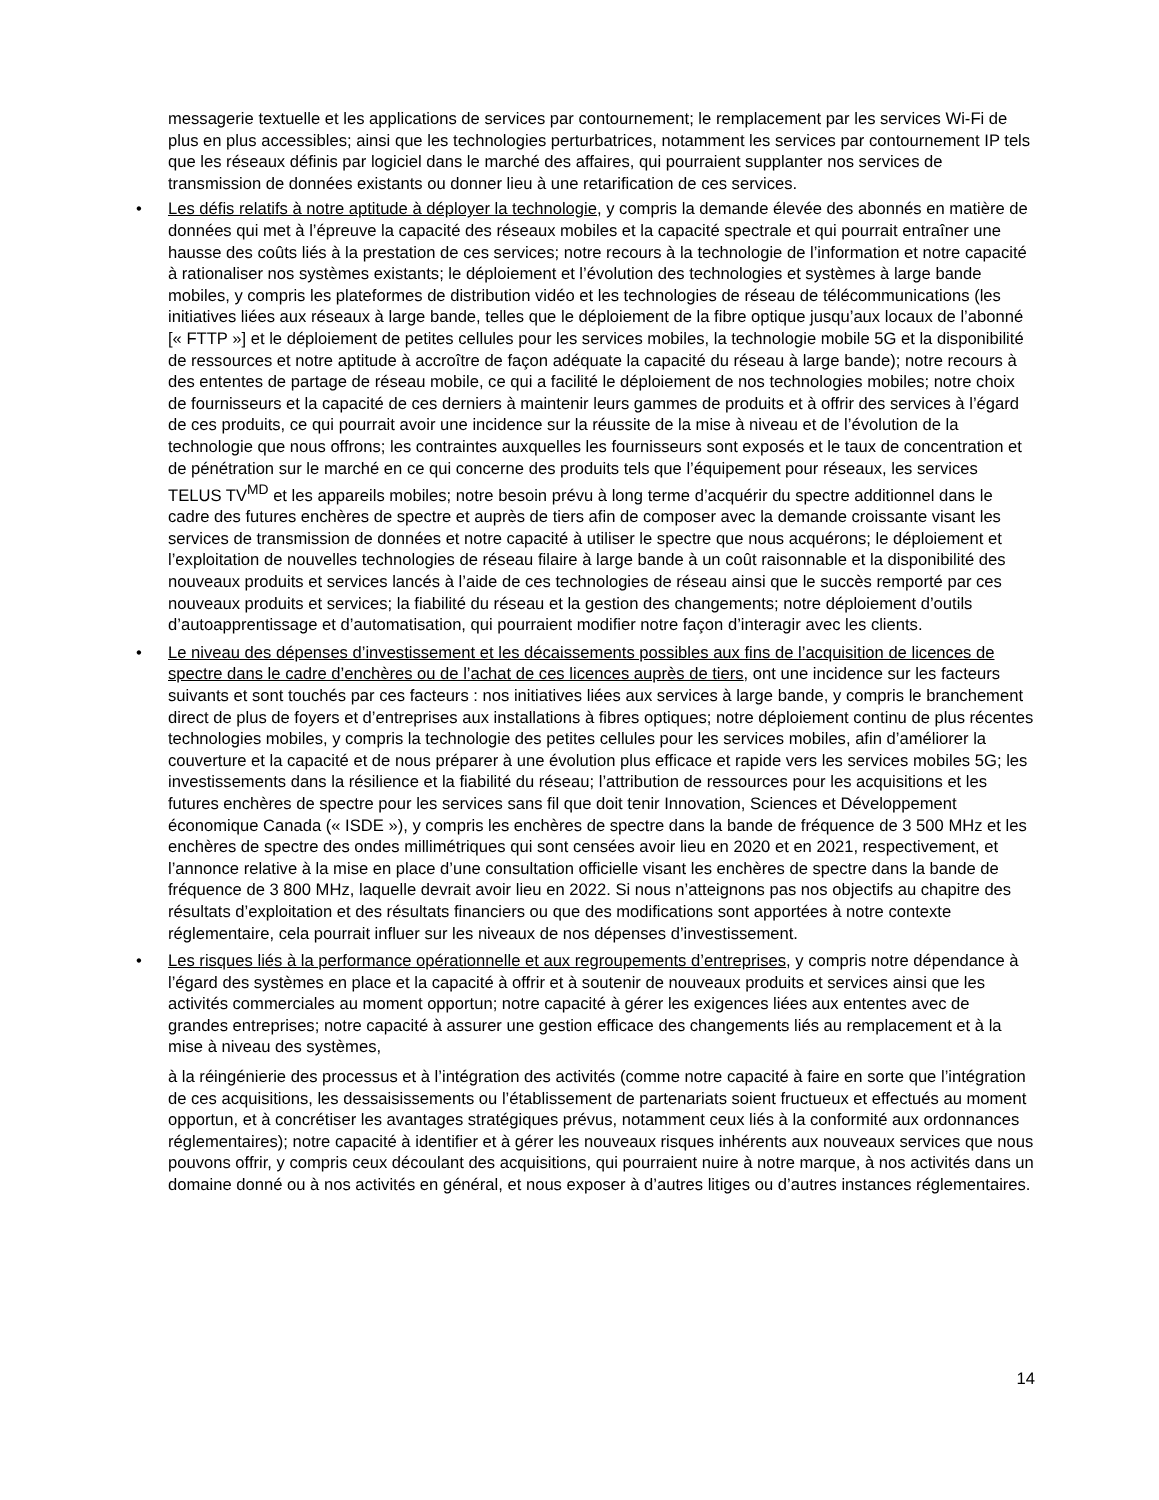messagerie textuelle et les applications de services par contournement; le remplacement par les services Wi-Fi de plus en plus accessibles; ainsi que les technologies perturbatrices, notamment les services par contournement IP tels que les réseaux définis par logiciel dans le marché des affaires, qui pourraient supplanter nos services de transmission de données existants ou donner lieu à une retarification de ces services.
• Les défis relatifs à notre aptitude à déployer la technologie, y compris la demande élevée des abonnés en matière de données qui met à l’épreuve la capacité des réseaux mobiles et la capacité spectrale et qui pourrait entraîner une hausse des coûts liés à la prestation de ces services; notre recours à la technologie de l’information et notre capacité à rationaliser nos systèmes existants; le déploiement et l’évolution des technologies et systèmes à large bande mobiles, y compris les plateformes de distribution vidéo et les technologies de réseau de télécommunications (les initiatives liées aux réseaux à large bande, telles que le déploiement de la fibre optique jusqu’aux locaux de l’abonné [« FTTP »] et le déploiement de petites cellules pour les services mobiles, la technologie mobile 5G et la disponibilité de ressources et notre aptitude à accroître de façon adéquate la capacité du réseau à large bande); notre recours à des ententes de partage de réseau mobile, ce qui a facilité le déploiement de nos technologies mobiles; notre choix de fournisseurs et la capacité de ces derniers à maintenir leurs gammes de produits et à offrir des services à l’égard de ces produits, ce qui pourrait avoir une incidence sur la réussite de la mise à niveau et de l’évolution de la technologie que nous offrons; les contraintes auxquelles les fournisseurs sont exposés et le taux de concentration et de pénétration sur le marché en ce qui concerne des produits tels que l’équipement pour réseaux, les services TELUS TV<sup>MD</sup> et les appareils mobiles; notre besoin prévu à long terme d’acquérir du spectre additionnel dans le cadre des futures enchères de spectre et auprès de tiers afin de composer avec la demande croissante visant les services de transmission de données et notre capacité à utiliser le spectre que nous acquérons; le déploiement et l’exploitation de nouvelles technologies de réseau filaire à large bande à un coût raisonnable et la disponibilité des nouveaux produits et services lancés à l’aide de ces technologies de réseau ainsi que le succès remporté par ces nouveaux produits et services; la fiabilité du réseau et la gestion des changements; notre déploiement d’outils d’autoapprentissage et d’automatisation, qui pourraient modifier notre façon d’interagir avec les clients.
• Le niveau des dépenses d’investissement et les décaissements possibles aux fins de l’acquisition de licences de spectre dans le cadre d’enchères ou de l’achat de ces licences auprès de tiers, ont une incidence sur les facteurs suivants et sont touchés par ces facteurs : nos initiatives liées aux services à large bande, y compris le branchement direct de plus de foyers et d’entreprises aux installations à fibres optiques; notre déploiement continu de plus récentes technologies mobiles, y compris la technologie des petites cellules pour les services mobiles, afin d’améliorer la couverture et la capacité et de nous préparer à une évolution plus efficace et rapide vers les services mobiles 5G; les investissements dans la résilience et la fiabilité du réseau; l’attribution de ressources pour les acquisitions et les futures enchères de spectre pour les services sans fil que doit tenir Innovation, Sciences et Développement économique Canada (« ISDE »), y compris les enchères de spectre dans la bande de fréquence de 3 500 MHz et les enchères de spectre des ondes millimétriques qui sont censées avoir lieu en 2020 et en 2021, respectivement, et l’annonce relative à la mise en place d’une consultation officielle visant les enchères de spectre dans la bande de fréquence de 3 800 MHz, laquelle devrait avoir lieu en 2022. Si nous n’atteignons pas nos objectifs au chapitre des résultats d’exploitation et des résultats financiers ou que des modifications sont apportées à notre contexte réglementaire, cela pourrait influer sur les niveaux de nos dépenses d’investissement.
• Les risques liés à la performance opérationnelle et aux regroupements d’entreprises, y compris notre dépendance à l’égard des systèmes en place et la capacité à offrir et à soutenir de nouveaux produits et services ainsi que les activités commerciales au moment opportun; notre capacité à gérer les exigences liées aux ententes avec de grandes entreprises; notre capacité à assurer une gestion efficace des changements liés au remplacement et à la mise à niveau des systèmes,
à la réingénierie des processus et à l’intégration des activités (comme notre capacité à faire en sorte que l’intégration de ces acquisitions, les dessaisissements ou l’établissement de partenariats soient fructueux et effectués au moment opportun, et à concrétiser les avantages stratégiques prévus, notamment ceux liés à la conformité aux ordonnances réglementaires); notre capacité à identifier et à gérer les nouveaux risques inhérents aux nouveaux services que nous pouvons offrir, y compris ceux découlant des acquisitions, qui pourraient nuire à notre marque, à nos activités dans un domaine donné ou à nos activités en général, et nous exposer à d’autres litiges ou d’autres instances réglementaires.
14